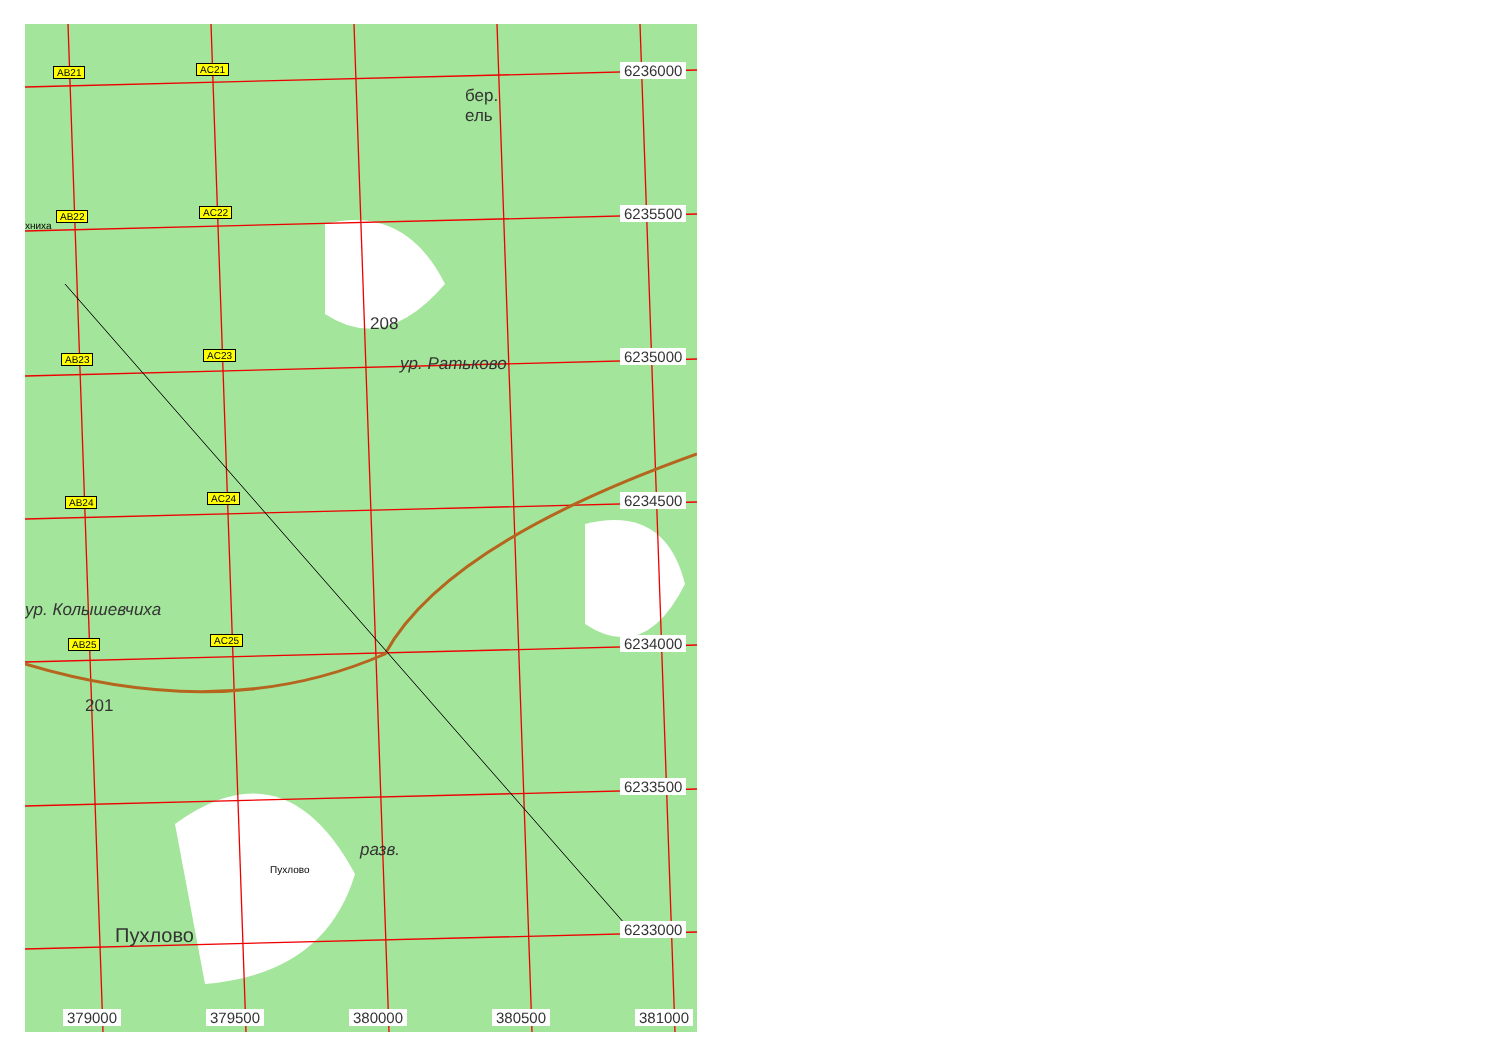AB21 AC21
AB22 AC22
AB23 AC23
AB24 AC24
AB25 AC25
6236000
6235500
6235000
6234500
6234000
6233500
6233000
379000 379500 380000 380500 381000
бер.
ель
208
ур. Ратьково
ур. Колышевчиха
201
разв.
Пухлово
хниха
Пухлово